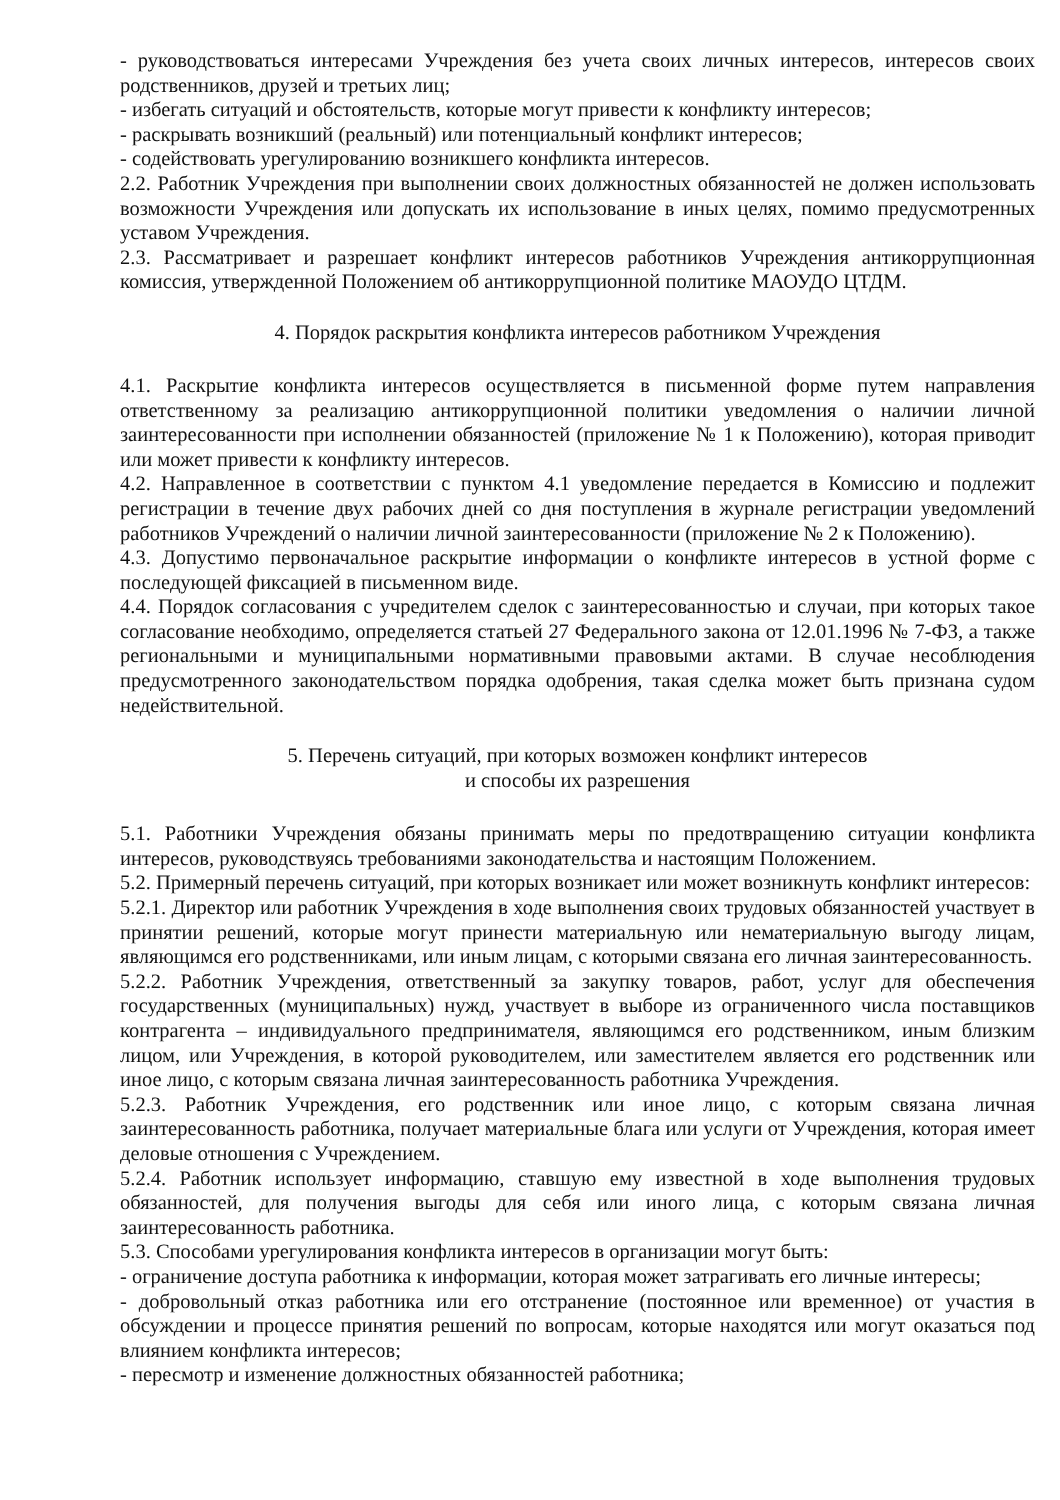- руководствоваться интересами Учреждения без учета своих личных интересов, интересов своих родственников, друзей и третьих лиц;
- избегать ситуаций и обстоятельств, которые могут привести к конфликту интересов;
- раскрывать возникший (реальный) или потенциальный конфликт интересов;
- содействовать урегулированию возникшего конфликта интересов.
2.2. Работник Учреждения при выполнении своих должностных обязанностей не должен использовать возможности Учреждения или допускать их использование в иных целях, помимо предусмотренных уставом Учреждения.
2.3. Рассматривает и разрешает конфликт интересов работников Учреждения антикоррупционная комиссия, утвержденной Положением об антикоррупционной политике МАОУДО ЦТДМ.
4. Порядок раскрытия конфликта интересов работником Учреждения
4.1. Раскрытие конфликта интересов осуществляется в письменной форме путем направления ответственному за реализацию антикоррупционной политики уведомления о наличии личной заинтересованности при исполнении обязанностей (приложение № 1 к Положению), которая приводит или может привести к конфликту интересов.
4.2. Направленное в соответствии с пунктом 4.1 уведомление передается в Комиссию и подлежит регистрации в течение двух рабочих дней со дня поступления в журнале регистрации уведомлений работников Учреждений о наличии личной заинтересованности (приложение № 2 к Положению).
4.3. Допустимо первоначальное раскрытие информации о конфликте интересов в устной форме с последующей фиксацией в письменном виде.
4.4. Порядок согласования с учредителем сделок с заинтересованностью и случаи, при которых такое согласование необходимо, определяется статьей 27 Федерального закона от 12.01.1996 № 7-ФЗ, а также региональными и муниципальными нормативными правовыми актами. В случае несоблюдения предусмотренного законодательством порядка одобрения, такая сделка может быть признана судом недействительной.
5. Перечень ситуаций, при которых возможен конфликт интересов
и способы их разрешения
5.1. Работники Учреждения обязаны принимать меры по предотвращению ситуации конфликта интересов, руководствуясь требованиями законодательства и настоящим Положением.
5.2. Примерный перечень ситуаций, при которых возникает или может возникнуть конфликт интересов:
5.2.1. Директор или работник Учреждения в ходе выполнения своих трудовых обязанностей участвует в принятии решений, которые могут принести материальную или нематериальную выгоду лицам, являющимся его родственниками, или иным лицам, с которыми связана его личная заинтересованность.
5.2.2. Работник Учреждения, ответственный за закупку товаров, работ, услуг для обеспечения государственных (муниципальных) нужд, участвует в выборе из ограниченного числа поставщиков контрагента – индивидуального предпринимателя, являющимся его родственником, иным близким лицом, или Учреждения, в которой руководителем, или заместителем является его родственник или иное лицо, с которым связана личная заинтересованность работника Учреждения.
5.2.3. Работник Учреждения, его родственник или иное лицо, с которым связана личная заинтересованность работника, получает материальные блага или услуги от Учреждения, которая имеет деловые отношения с Учреждением.
5.2.4. Работник использует информацию, ставшую ему известной в ходе выполнения трудовых обязанностей, для получения выгоды для себя или иного лица, с которым связана личная заинтересованность работника.
5.3. Способами урегулирования конфликта интересов в организации могут быть:
- ограничение доступа работника к информации, которая может затрагивать его личные интересы;
- добровольный отказ работника или его отстранение (постоянное или временное) от участия в обсуждении и процессе принятия решений по вопросам, которые находятся или могут оказаться под влиянием конфликта интересов;
- пересмотр и изменение должностных обязанностей работника;